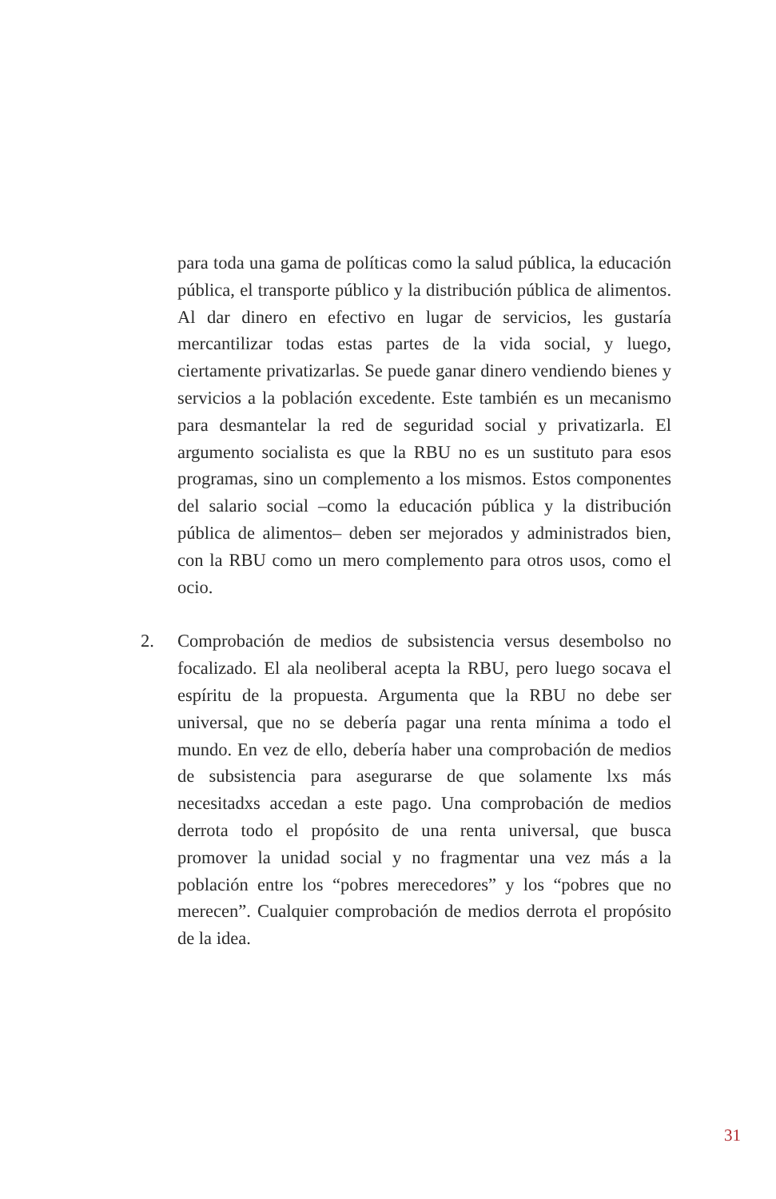para toda una gama de políticas como la salud pública, la educación pública, el transporte público y la distribución pública de alimentos. Al dar dinero en efectivo en lugar de servicios, les gustaría mercantilizar todas estas partes de la vida social, y luego, ciertamente privatizarlas. Se puede ganar dinero vendiendo bienes y servicios a la población excedente. Este también es un mecanismo para desmantelar la red de seguridad social y privatizarla. El argumento socialista es que la RBU no es un sustituto para esos programas, sino un complemento a los mismos. Estos componentes del salario social –como la educación pública y la distribución pública de alimentos– deben ser mejorados y administrados bien, con la RBU como un mero complemento para otros usos, como el ocio.
2. Comprobación de medios de subsistencia versus desembolso no focalizado. El ala neoliberal acepta la RBU, pero luego socava el espíritu de la propuesta. Argumenta que la RBU no debe ser universal, que no se debería pagar una renta mínima a todo el mundo. En vez de ello, debería haber una comprobación de medios de subsistencia para asegurarse de que solamente lxs más necesitadxs accedan a este pago. Una comprobación de medios derrota todo el propósito de una renta universal, que busca promover la unidad social y no fragmentar una vez más a la población entre los “pobres merecedores” y los “pobres que no merecen”. Cualquier comprobación de medios derrota el propósito de la idea.
31